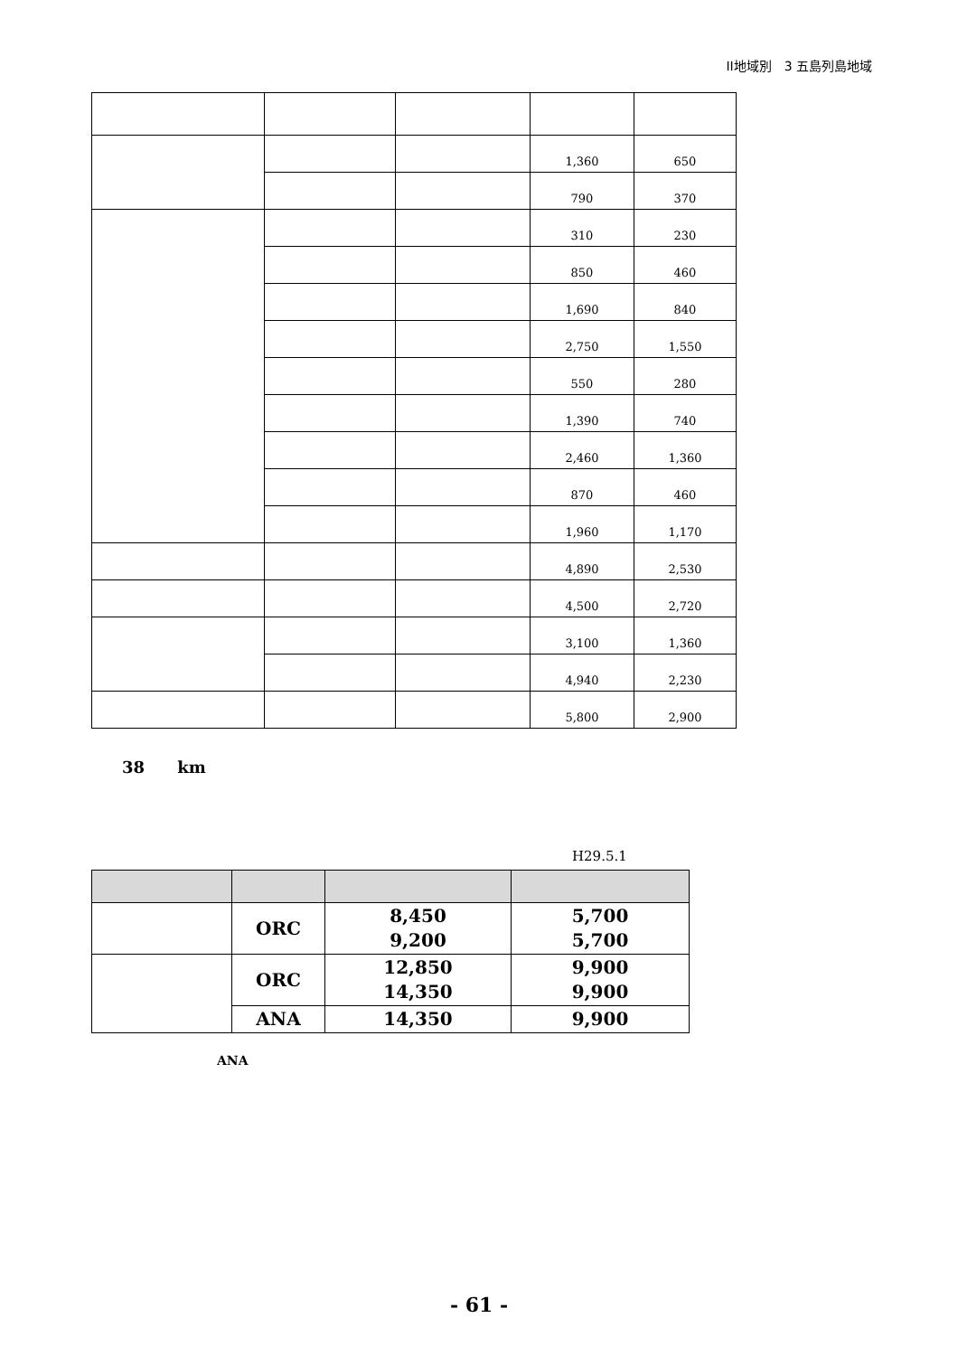II地域別　3 五島列島地域
| | | | 1,360 | 650 |
| | | | 790 | 370 |
| | | | 310 | 230 |
| | | | 850 | 460 |
| | | | 1,690 | 840 |
| | | | 2,750 | 1,550 |
| | | | 550 | 280 |
| | | | 1,390 | 740 |
| | | | 2,460 | 1,360 |
| | | | 870 | 460 |
| | | | 1,960 | 1,170 |
| | | | 4,890 | 2,530 |
| | | | 4,500 | 2,720 |
| | | | 3,100 | 1,360 |
| | | | 4,940 | 2,230 |
| | | | 5,800 | 2,900 |
38 km
H29.5.1
| | ORC | 8,450 9,200 | 5,700 5,700 |
| | ORC | 12,850 14,350 | 9,900 9,900 |
| | ANA | 14,350 | 9,900 |
ANA
- 61 -